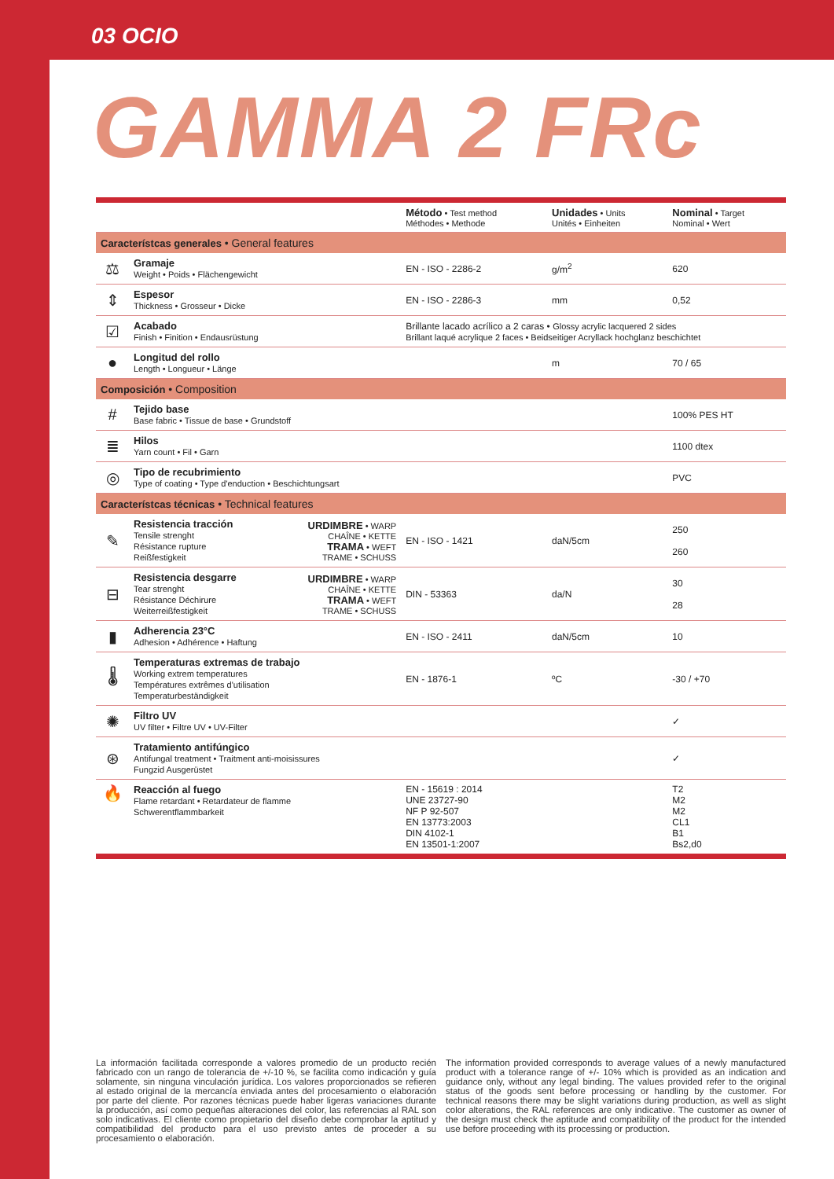03 OCIO
GAMMA 2 FRc
| | | | Método • Test method Méthodes • Methode | Unidades • Units Unités • Einheiten | Nominal • Target Nominal • Wert |
| --- | --- | --- | --- | --- | --- |
| Característcas generales • General features | | | | | |
| ⚖ | Gramaje Weight • Poids • Flächengewicht | | EN - ISO - 2286-2 | g/m<sup>2</sup> | 620 |
| ⇕ | Espesor Thickness • Grosseur • Dicke | | EN - ISO - 2286-3 | mm | 0,52 |
| ☑ | Acabado Finish • Finition • Endausrüstung | | Brillante lacado acrílico a 2 caras • Glossy acrylic lacquered 2 sides Brillant laqué acrylique 2 faces • Beidseitiger Acryllack hochglanz beschichtet | | |
| ● | Longitud del rollo Length • Longueur • Länge | | | m | 70 / 65 |
| Composición • Composition | | | | | |
| # | Tejido base Base fabric • Tissue de base • Grundstoff | | | | 100% PES HT |
| ≣ | Hilos Yarn count • Fil • Garn | | | | 1100 dtex |
| ◎ | Tipo de recubrimiento Type of coating • Type d'enduction • Beschichtungsart | | | | PVC |
| Característcas técnicas • Technical features | | | | | |
| ✎ | Resistencia tracción Tensile strenght Résistance rupture Reißfestigkeit | URDIMBRE • WARP CHAÎNE • KETTE TRAMA • WEFT TRAME • SCHUSS | EN - ISO - 1421 | daN/5cm | 250 260 |
| ⊟ | Resistencia desgarre Tear strenght Résistance Déchirure Weiterreißfestigkeit | URDIMBRE • WARP CHAÎNE • KETTE TRAMA • WEFT TRAME • SCHUSS | DIN - 53363 | da/N | 30 28 |
| ▮ | Adherencia 23°C Adhesion • Adhérence • Haftung | | EN - ISO - 2411 | daN/5cm | 10 |
| 🌡 | Temperaturas extremas de trabajo Working extrem temperatures Températures extrêmes d'utilisation Temperaturbeständigkeit | | EN - 1876-1 | ºC | -30 / +70 |
| ✺ | Filtro UV UV filter • Filtre UV • UV-Filter | | | | ✓ |
| ⊛ | Tratamiento antifúngico Antifungal treatment • Traitment anti-moisissures Fungzid Ausgerüstet | | | | ✓ |
| 🔥 | Reacción al fuego Flame retardant • Retardateur de flamme Schwerentflammbarkeit | | EN - 15619 : 2014 UNE 23727-90 NF P 92-507 EN 13773:2003 DIN 4102-1 EN 13501-1:2007 | | T2 M2 M2 CL1 B1 Bs2,d0 |
La información facilitada corresponde a valores promedio de un producto recién fabricado con un rango de tolerancia de +/-10 %, se facilita como indicación y guía solamente, sin ninguna vinculación jurídica. Los valores proporcionados se refieren al estado original de la mercancía enviada antes del procesamiento o elaboración por parte del cliente. Por razones técnicas puede haber ligeras variaciones durante la producción, así como pequeñas alteraciones del color, las referencias al RAL son solo indicativas. El cliente como propietario del diseño debe comprobar la aptitud y compatibilidad del producto para el uso previsto antes de proceder a su procesamiento o elaboración.
The information provided corresponds to average values of a newly manufactured product with a tolerance range of +/- 10% which is provided as an indication and guidance only, without any legal binding. The values provided refer to the original status of the goods sent before processing or handling by the customer. For technical reasons there may be slight variations during production, as well as slight color alterations, the RAL references are only indicative. The customer as owner of the design must check the aptitude and compatibility of the product for the intended use before proceeding with its processing or production.